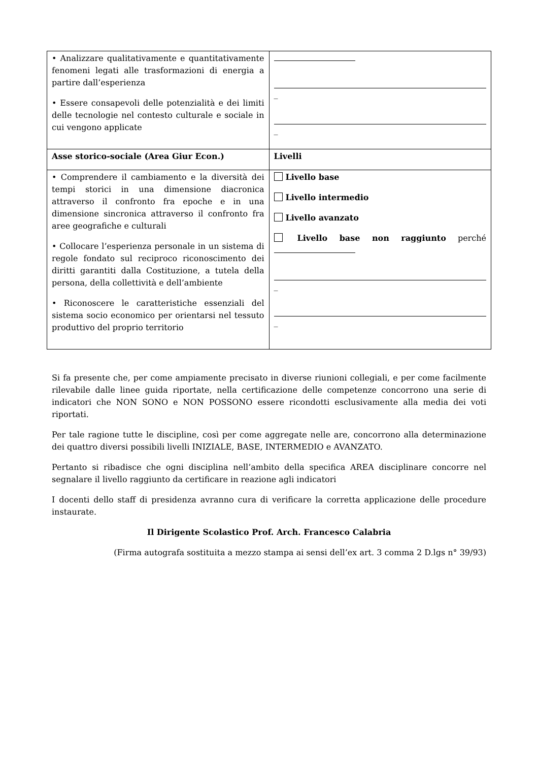| • Analizzare qualitativamente e quantitativamente fenomeni legati alle trasformazioni di energia a partire dall’esperienza • Essere consapevoli delle potenzialità e dei limiti delle tecnologie nel contesto culturale e sociale in cui vengono applicate | _ _ |
| Asse storico-sociale (Area Giur Econ.) | Livelli |
| • Comprendere il cambiamento e la diversità dei tempi storici in una dimensione diacronica attraverso il confronto fra epoche e in una dimensione sincronica attraverso il confronto fra aree geografiche e culturali • Collocare l’esperienza personale in un sistema di regole fondato sul reciproco riconoscimento dei diritti garantiti dalla Costituzione, a tutela della persona, della collettività e dell’ambiente • Riconoscere le caratteristiche essenziali del sistema socio economico per orientarsi nel tessuto produttivo del proprio territorio | Livello base Livello intermedio Livello avanzato Livello base non raggiunto perché _ _ |
Si fa presente che, per come ampiamente precisato in diverse riunioni collegiali, e per come facilmente rilevabile dalle linee guida riportate, nella certificazione delle competenze concorrono una serie di indicatori che NON SONO e NON POSSONO essere ricondotti esclusivamente alla media dei voti riportati.
Per tale ragione tutte le discipline, così per come aggregate nelle are, concorrono alla determinazione dei quattro diversi possibili livelli INIZIALE, BASE, INTERMEDIO e AVANZATO.
Pertanto si ribadisce che ogni disciplina nell’ambito della specifica AREA disciplinare concorre nel segnalare il livello raggiunto da certificare in reazione agli indicatori
I docenti dello staff di presidenza avranno cura di verificare la corretta applicazione delle procedure instaurate.
Il Dirigente Scolastico Prof. Arch. Francesco Calabria
(Firma autografa sostituita a mezzo stampa ai sensi dell’ex art. 3 comma 2 D.lgs n° 39/93)